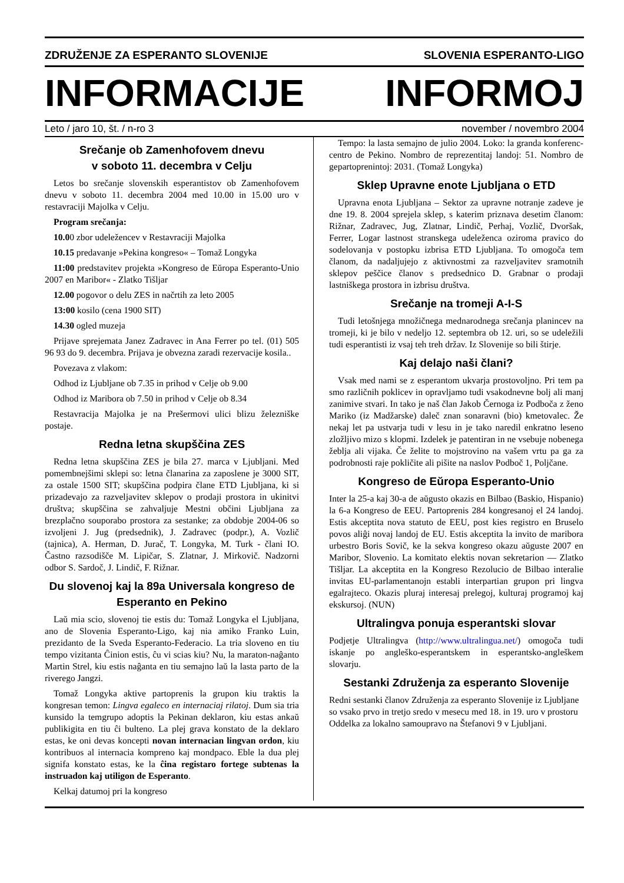ZDRUŽENJE ZA ESPERANTO SLOVENIJE SLOVENIA ESPERANTO-LIGO
INFORMACIJE INFORMOJ
Leto / jaro 10, št. / n-ro 3 november / novembro 2004
Srečanje ob Zamenhofovem dnevu
v soboto 11. decembra v Celju
Letos bo srečanje slovenskih esperantistov ob Zamenhofovem dnevu v soboto 11. decembra 2004 med 10.00 in 15.00 uro v restavraciji Majolka v Celju.
Program srečanja:
10.00 zbor udeležencev v Restavraciji Majolka
10.15 predavanje »Pekina kongreso« – Tomaž Longyka
11:00 predstavitev projekta »Kongreso de Eŭropa Esperanto-Unio 2007 en Maribor« - Zlatko Tišljar
12.00 pogovor o delu ZES in načrtih za leto 2005
13:00 kosilo (cena 1900 SIT)
14.30 ogled muzeja
Prijave sprejemata Janez Zadravec in Ana Ferrer po tel. (01) 505 96 93 do 9. decembra. Prijava je obvezna zaradi rezervacije kosila..
Povezava z vlakom:
Odhod iz Ljubljane ob 7.35 in prihod v Celje ob 9.00
Odhod iz Maribora ob 7.50 in prihod v Celje ob 8.34
Restavracija Majolka je na Prešermovi ulici blizu železniške postaje.
Redna letna skupščina ZES
Redna letna skupščina ZES je bila 27. marca v Ljubljani. Med pomembnejšimi sklepi so: letna članarina za zaposlene je 3000 SIT, za ostale 1500 SIT; skupščina podpira člane ETD Ljubljana, ki si prizadevajo za razveljavitev sklepov o prodaji prostora in ukinitvi društva; skupščina se zahvaljuje Mestni občini Ljubljana za brezplačno souporabo prostora za sestanke; za obdobje 2004-06 so izvoljeni J. Jug (predsednik), J. Zadravec (podpr.), A. Vozlič (tajnica), A. Herman, D. Jurač, T. Longyka, M. Turk - člani IO. Častno razsodišče M. Lipičar, S. Zlatnar, J. Mirkovič. Nadzorni odbor S. Sardoč, J. Lindič, F. Rižnar.
Du slovenoj kaj la 89a Universala kongreso de Esperanto en Pekino
Laŭ mia scio, slovenoj tie estis du: Tomaž Longyka el Ljubljana, ano de Slovenia Esperanto-Ligo, kaj nia amiko Franko Luin, prezidanto de la Sveda Esperanto-Federacio. La tria sloveno en tiu tempo vizitanta Ĉinion estis, ĉu vi scias kiu? Nu, la maraton-naĝanto Martin Strel, kiu estis naĝanta en tiu semajno laŭ la lasta parto de la riverego Jangzi.
Tomaž Longyka aktive partoprenis la grupon kiu traktis la kongresan temon: Lingva egaleco en internaciaj rilatoj. Dum sia tria kunsido la temgrupo adoptis la Pekinan deklaron, kiu estas ankaŭ publikigita en tiu ĉi bulteno. La plej grava konstato de la deklaro estas, ke oni devas koncepti novan internacian lingvan ordon, kiu kontribuos al internacia kompreno kaj mondpaco. Eble la dua plej signifa konstato estas, ke la ĉina registaro fortege subtenas la instruadon kaj utiligon de Esperanto.
Kelkaj datumoj pri la kongreso
Tempo: la lasta semajno de julio 2004. Loko: la granda konferenc-centro de Pekino. Nombro de reprezentitaj landoj: 51. Nombro de gepartoprenintoj: 2031. (Tomaž Longyka)
Sklep Upravne enote Ljubljana o ETD
Upravna enota Ljubljana – Sektor za upravne notranje zadeve je dne 19. 8. 2004 sprejela sklep, s katerim priznava desetim članom: Rižnar, Zadravec, Jug, Zlatnar, Lindič, Perhaj, Vozlič, Dvoršak, Ferrer, Logar lastnost stranskega udeleženca oziroma pravico do sodelovanja v postopku izbrisa ETD Ljubljana. To omogoča tem članom, da nadaljujejo z aktivnostmi za razveljavitev sramotnih sklepov peščice članov s predsednico D. Grabnar o prodaji lastniškega prostora in izbrisu društva.
Srečanje na tromeji A-I-S
Tudi letošnjega množičnega mednarodnega srečanja planincev na tromeji, ki je bilo v nedeljo 12. septembra ob 12. uri, so se udeležili tudi esperantisti iz vsaj teh treh držav. Iz Slovenije so bili štirje.
Kaj delajo naši člani?
Vsak med nami se z esperantom ukvarja prostovoljno. Pri tem pa smo različnih poklicev in opravljamo tudi vsakodnevne bolj ali manj zanimive stvari. In tako je naš član Jakob Černoga iz Podboča z ženo Mariko (iz Madžarske) daleč znan sonaravni (bio) kmetovalec. Že nekaj let pa ustvarja tudi v lesu in je tako naredil enkratno leseno zložljivo mizo s klopmi. Izdelek je patentiran in ne vsebuje nobenega žeblja ali vijaka. Če želite to mojstrovino na vašem vrtu pa ga za podrobnosti raje pokličite ali pišite na naslov Podboč 1, Poljčane.
Kongreso de Eŭropa Esperanto-Unio
Inter la 25-a kaj 30-a de aŭgusto okazis en Bilbao (Baskio, Hispanio) la 6-a Kongreso de EEU. Partoprenis 284 kongresanoj el 24 landoj. Estis akceptita nova statuto de EEU, post kies registro en Bruselo povos aliĝi novaj landoj de EU. Estis akceptita la invito de maribora urbestro Boris Sovič, ke la sekva kongreso okazu aŭguste 2007 en Maribor, Slovenio. La komitato elektis novan sekretarion — Zlatko Tišljar. La akceptita en la Kongreso Rezolucio de Bilbao interalie invitas EU-parlamentanojn establi interpartian grupon pri lingva egalrajteco. Okazis pluraj interesaj prelegoj, kulturaj programoj kaj ekskursoj. (NUN)
Ultralingva ponuja esperantski slovar
Podjetje Ultralingva (http://www.ultralingua.net/) omogoča tudi iskanje po angleško-esperantskem in esperantsko-angleškem slovarju.
Sestanki Združenja za esperanto Slovenije
Redni sestanki članov Združenja za esperanto Slovenije iz Ljubljane so vsako prvo in tretjo sredo v mesecu med 18. in 19. uro v prostoru Oddelka za lokalno samoupravo na Štefanovi 9 v Ljubljani.